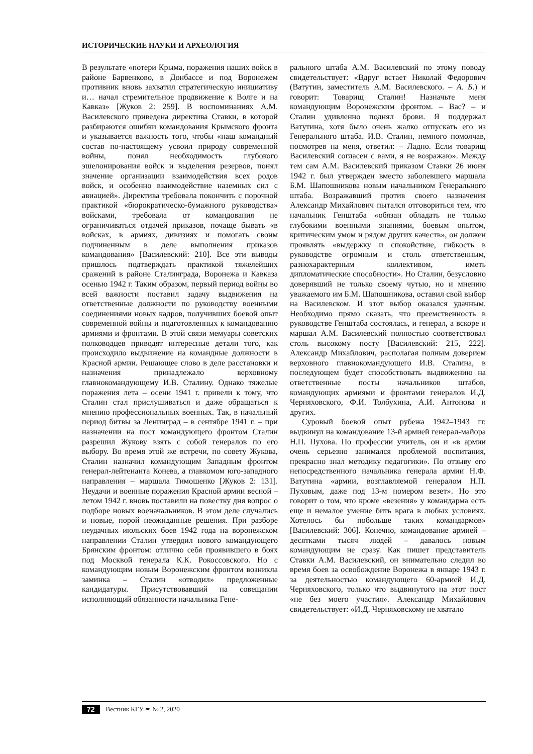ИСТОРИЧЕСКИЕ НАУКИ И АРХЕОЛОГИЯ
В результате «потери Крыма, поражения наших войск в районе Барвенково, в Донбассе и под Воронежем противник вновь захватил стратегическую инициативу и… начал стремительное продвижение к Волге и на Кавказ» [Жуков 2: 259]. В воспоминаниях А.М. Василевского приведена директива Ставки, в которой разбираются ошибки командования Крымского фронта и указывается важность того, чтобы «наш командный состав по-настоящему усвоил природу современной войны, понял необходимость глубокого эшелонирования войск и выделения резервов, понял значение организации взаимодействия всех родов войск, и особенно взаимодействие наземных сил с авиацией». Директива требовала покончить с порочной практикой «бюрократическо-бумажного руководства» войсками, требовала от командования не ограничиваться отдачей приказов, почаще бывать «в войсках, в армиях, дивизиях и помогать своим подчиненным в деле выполнения приказов командования» [Василевский: 210]. Все эти выводы пришлось подтверждать практикой тяжелейших сражений в районе Сталинграда, Воронежа и Кавказа осенью 1942 г. Таким образом, первый период войны во всей важности поставил задачу выдвижения на ответственные должности по руководству военными соединениями новых кадров, получивших боевой опыт современной войны и подготовленных к командованию армиями и фронтами. В этой связи мемуары советских полководцев приводят интересные детали того, как происходило выдвижение на командные должности в Красной армии. Решающее слово в деле расстановки и назначения принадлежало верховному главнокомандующему И.В. Сталину. Однако тяжелые поражения лета – осени 1941 г. привели к тому, что Сталин стал прислушиваться и даже обращаться к мнению профессиональных военных. Так, в начальный период битвы за Ленинград – в сентябре 1941 г. – при назначении на пост командующего фронтом Сталин разрешил Жукову взять с собой генералов по его выбору. Во время этой же встречи, по совету Жукова, Сталин назначил командующим Западным фронтом генерал-лейтенанта Конева, а главкомом юго-западного направления – маршала Тимошенко [Жуков 2: 131]. Неудачи и военные поражения Красной армии весной – летом 1942 г. вновь поставили на повестку дня вопрос о подборе новых военачальников. В этом деле случались и новые, порой неожиданные решения. При разборе неудачных июльских боев 1942 года на воронежском направлении Сталин утвердил нового командующего Брянским фронтом: отлично себя проявившего в боях под Москвой генерала К.К. Рокоссовского. Но с командующим новым Воронежским фронтом возникла заминка – Сталин «отводил» предложенные кандидатуры. Присутствовавший на совещании исполняющий обязанности начальника Гене-
рального штаба А.М. Василевский по этому поводу свидетельствует: «Вдруг встает Николай Федорович (Ватутин, заместитель А.М. Василевского. – А. Б.) и говорит: Товарищ Сталин! Назначьте меня командующим Воронежским фронтом. – Вас? – и Сталин удивленно поднял брови. Я поддержал Ватутина, хотя было очень жалко отпускать его из Генерального штаба. И.В. Сталин, немного помолчав, посмотрев на меня, ответил: – Ладно. Если товарищ Василевский согласен с вами, я не возражаю». Между тем сам А.М. Василевский приказом Ставки 26 июня 1942 г. был утвержден вместо заболевшего маршала Б.М. Шапошникова новым начальником Генерального штаба. Возражавший против своего назначения Александр Михайлович пытался отговориться тем, что начальник Генштаба «обязан обладать не только глубокими военными знаниями, боевым опытом, критическим умом и рядом других качеств», он должен проявлять «выдержку и спокойствие, гибкость в руководстве огромным и столь ответственным, разнохарактерным коллективом, иметь дипломатические способности». Но Сталин, безусловно доверявший не только своему чутью, но и мнению уважаемого им Б.М. Шапошникова, оставил свой выбор на Василевском. И этот выбор оказался удачным. Необходимо прямо сказать, что преемственность в руководстве Генштаба состоялась, и генерал, а вскоре и маршал А.М. Василевский полностью соответствовал столь высокому посту [Василевский: 215, 222]. Александр Михайлович, располагая полным доверием верховного главнокомандующего И.В. Сталина, в последующем будет способствовать выдвижению на ответственные посты начальников штабов, командующих армиями и фронтами генералов И.Д. Черняховского, Ф.И. Толбухина, А.И. Антонова и других.
Суровый боевой опыт рубежа 1942–1943 гг. выдвинул на командование 13-й армией генерал-майора Н.П. Пухова. По профессии учитель, он и «в армии очень серьезно занимался проблемой воспитания, прекрасно знал методику педагогики». По отзыву его непосредственного начальника генерала армии Н.Ф. Ватутина «армии, возглавляемой генералом Н.П. Пуховым, даже под 13-м номером везет». Но это говорит о том, что кроме «везения» у командарма есть еще и немалое умение бить врага в любых условиях. Хотелось бы побольше таких командармов» [Василевский: 306]. Конечно, командование армией – десятками тысяч людей – давалось новым командующим не сразу. Как пишет представитель Ставки А.М. Василевский, он внимательно следил во время боев за освобождение Воронежа в январе 1943 г. за деятельностью командующего 60-армией И.Д. Черняховского, только что выдвинутого на этот пост «не без моего участия». Александр Михайлович свидетельствует: «И.Д. Черняховскому не хватало
72 Вестник КГУ ✒ № 2, 2020